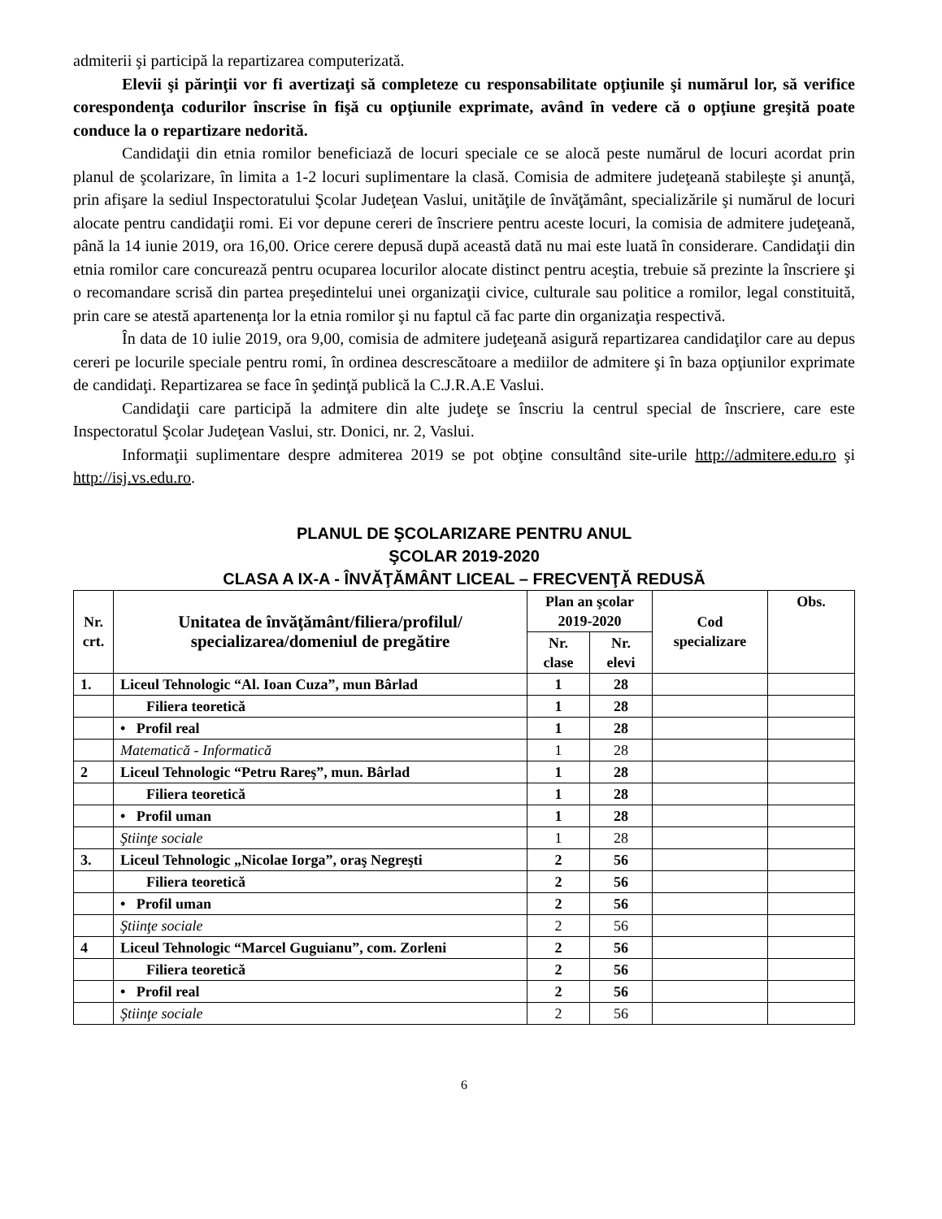admiterii şi participă la repartizarea computerizată.
Elevii şi părinţii vor fi avertizaţi să completeze cu responsabilitate opţiunile şi numărul lor, să verifice corespondenţa codurilor înscrise în fişă cu opţiunile exprimate, având în vedere că o opţiune greşită poate conduce la o repartizare nedorită.
Candidaţii din etnia romilor beneficiază de locuri speciale ce se alocă peste numărul de locuri acordat prin planul de şcolarizare, în limita a 1-2 locuri suplimentare la clasă. Comisia de admitere judeţeană stabileşte şi anunţă, prin afişare la sediul Inspectoratului Şcolar Judeţean Vaslui, unităţile de învăţământ, specializările şi numărul de locuri alocate pentru candidaţii romi. Ei vor depune cereri de înscriere pentru aceste locuri, la comisia de admitere judeţeană, până la 14 iunie 2019, ora 16,00. Orice cerere depusă după această dată nu mai este luată în considerare. Candidaţii din etnia romilor care concurează pentru ocuparea locurilor alocate distinct pentru aceştia, trebuie să prezinte la înscriere şi o recomandare scrisă din partea preşedintelui unei organizaţii civice, culturale sau politice a romilor, legal constituită, prin care se atestă apartenenţa lor la etnia romilor şi nu faptul că fac parte din organizaţia respectivă.
În data de 10 iulie 2019, ora 9,00, comisia de admitere judeţeană asigură repartizarea candidaţilor care au depus cereri pe locurile speciale pentru romi, în ordinea descrescătoare a mediilor de admitere şi în baza opţiunilor exprimate de candidaţi. Repartizarea se face în şedinţă publică la C.J.R.A.E Vaslui.
Candidaţii care participă la admitere din alte judeţe se înscriu la centrul special de înscriere, care este Inspectoratul Şcolar Judeţean Vaslui, str. Donici, nr. 2, Vaslui.
Informaţii suplimentare despre admiterea 2019 se pot obţine consultând site-urile http://admitere.edu.ro şi http://isj.vs.edu.ro.
PLANUL DE ŞCOLARIZARE PENTRU ANUL
ŞCOLAR 2019-2020
CLASA A IX-A - ÎNVĂŢĂMÂNT LICEAL – FRECVENŢĂ REDUSĂ
| Nr. crt. | Unitatea de învăţământ/filiera/profilul/ specializarea/domeniul de pregătire | Plan an şcolar 2019-2020 | | Cod specializare | Obs. |
| --- | --- | --- | --- | --- | --- |
| | | Nr. clase | Nr. elevi | | |
| 1. | Liceul Tehnologic “Al. Ioan Cuza”, mun Bârlad | 1 | 28 | | |
| | Filiera teoretică | 1 | 28 | | |
| | • Profil real | 1 | 28 | | |
| | Matematică - Informatică | 1 | 28 | | |
| 2 | Liceul Tehnologic “Petru Rareş”, mun. Bârlad | 1 | 28 | | |
| | Filiera teoretică | 1 | 28 | | |
| | • Profil uman | 1 | 28 | | |
| | Ştiinţe sociale | 1 | 28 | | |
| 3. | Liceul Tehnologic „Nicolae Iorga”, oraş Negreşti | 2 | 56 | | |
| | Filiera teoretică | 2 | 56 | | |
| | • Profil uman | 2 | 56 | | |
| | Ştiinţe sociale | 2 | 56 | | |
| 4 | Liceul Tehnologic “Marcel Guguianu”, com. Zorleni | 2 | 56 | | |
| | Filiera teoretică | 2 | 56 | | |
| | • Profil real | 2 | 56 | | |
| | Ştiinţe sociale | 2 | 56 | | |
6